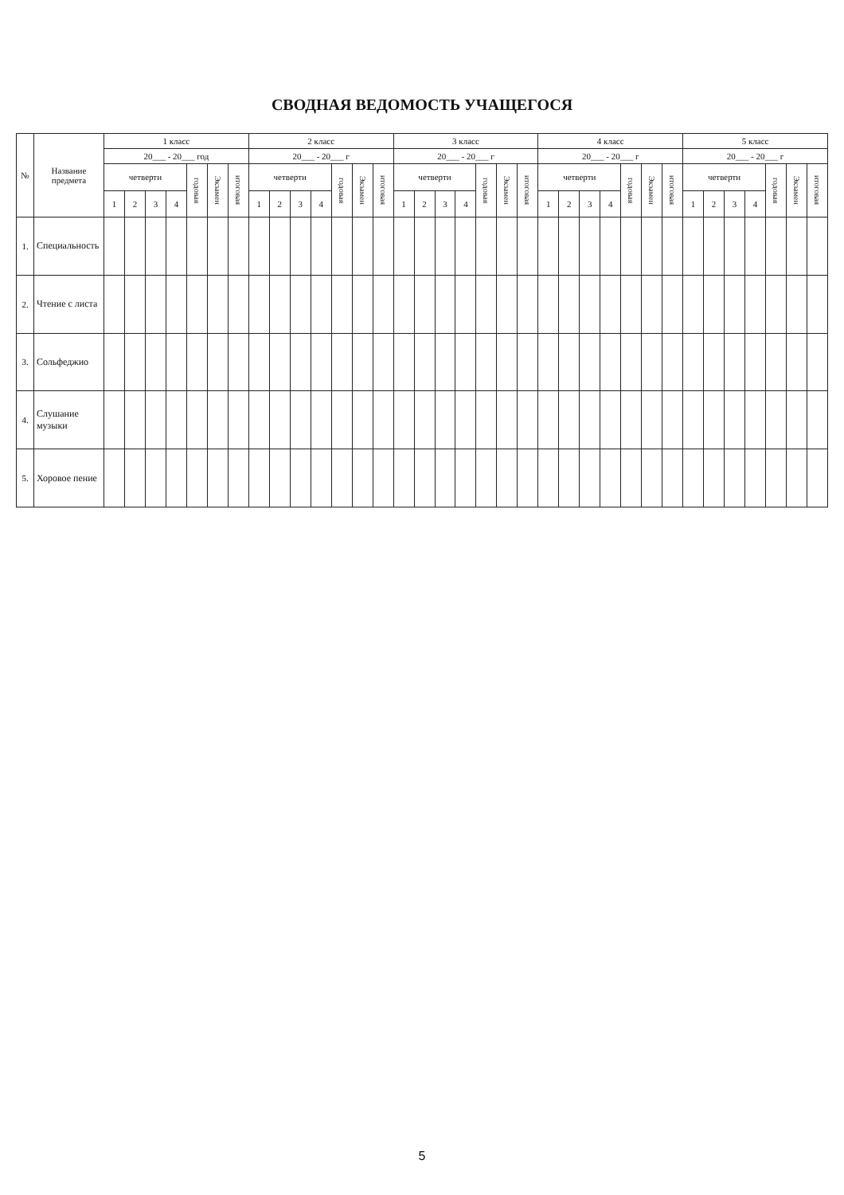СВОДНАЯ ВЕДОМОСТЬ УЧАЩЕГОСЯ
| № | Название предмета | 1 класс | | | | | | | 2 класс | | | | | | | 3 класс | | | | | | | 4 класс | | | | | | | 5 класс | | | | | | |
| --- | --- | --- | --- | --- | --- | --- | --- | --- | --- | --- | --- | --- | --- | --- | --- | --- | --- | --- | --- | --- | --- | --- | --- | --- | --- | --- | --- | --- | --- | --- | --- | --- | --- | --- | --- | --- |
| | | 20___ - 20___ год | | | | | | | 20___ - 20___ г | | | | | | | 20___ - 20___ г | | | | | | | 20___ - 20___ г | | | | | | | 20___ - 20___ г | | | | | | |
| | | четверти | | | | годовая | Экзамен | итоговая | четверти | | | | годовая | Экзамен | итоговая | четверти | | | | годовая | Экзамен | итоговая | четверти | | | | годовая | Экзамен | итоговая | четверти | | | | годовая | Экзамен | итоговая |
| | | 1 | 2 | 3 | 4 | | | | 1 | 2 | 3 | 4 | | | | 1 | 2 | 3 | 4 | | | | 1 | 2 | 3 | 4 | | | | 1 | 2 | 3 | 4 | | | |
| 1. | Специальность | | | | | | | | | | | | | | | | | | | | | | | | | | | | | | | | | | | |
| 2. | Чтение с листа | | | | | | | | | | | | | | | | | | | | | | | | | | | | | | | | | | | |
| 3. | Сольфеджио | | | | | | | | | | | | | | | | | | | | | | | | | | | | | | | | | | | |
| 4. | Слушание музыки | | | | | | | | | | | | | | | | | | | | | | | | | | | | | | | | | | | |
| 5. | Хоровое пение | | | | | | | | | | | | | | | | | | | | | | | | | | | | | | | | | | | |
5